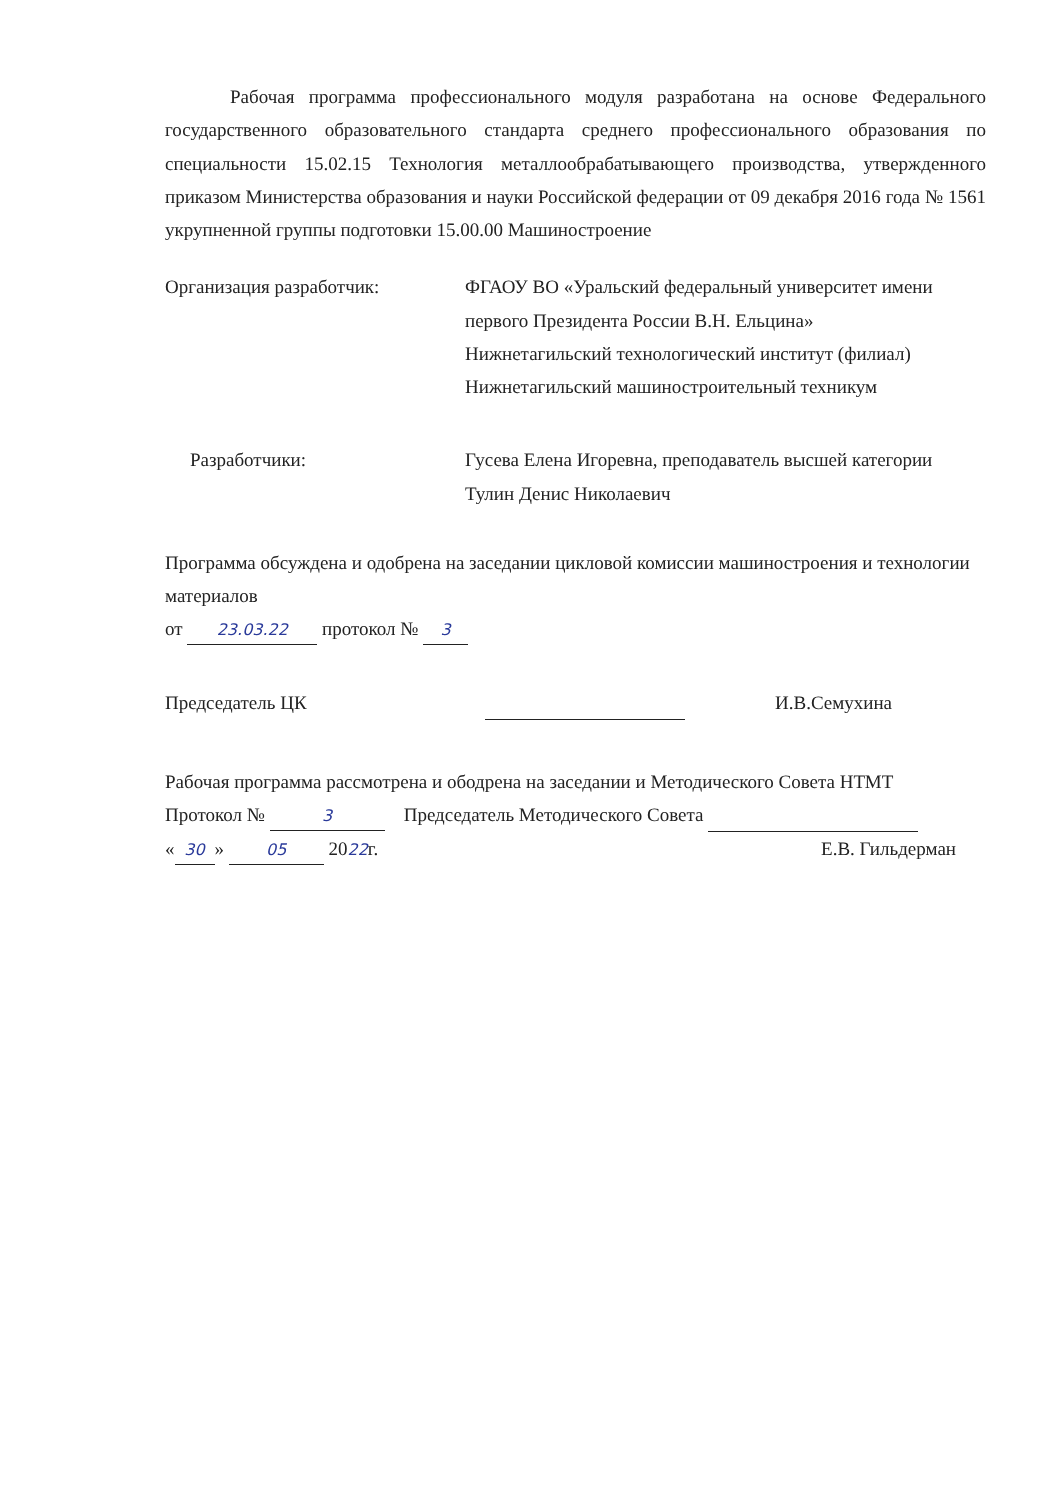Рабочая программа профессионального модуля разработана на основе Федерального государственного образовательного стандарта среднего профессионального образования по специальности 15.02.15 Технология металлообрабатывающего производства, утвержденного приказом Министерства образования и науки Российской федерации от 09 декабря 2016 года № 1561 укрупненной группы подготовки 15.00.00 Машиностроение
Организация разработчик: ФГАОУ ВО «Уральский федеральный университет имени первого Президента России В.Н. Ельцина»
Нижнетагильский технологический институт (филиал)
Нижнетагильский машиностроительный техникум
Разработчики: Гусева Елена Игоревна, преподаватель высшей категории
Тулин Денис Николаевич
Программа обсуждена и одобрена на заседании цикловой комиссии машиностроения и технологии материалов
от 23.03.22 протокол № 3
Председатель ЦК И.В.Семухина
Рабочая программа рассмотрена и ободрена на заседании и Методического Совета НТМТ
Протокол № 3 Председатель Методического Совета
« 30 » 05 2022г. Е.В. Гильдерман